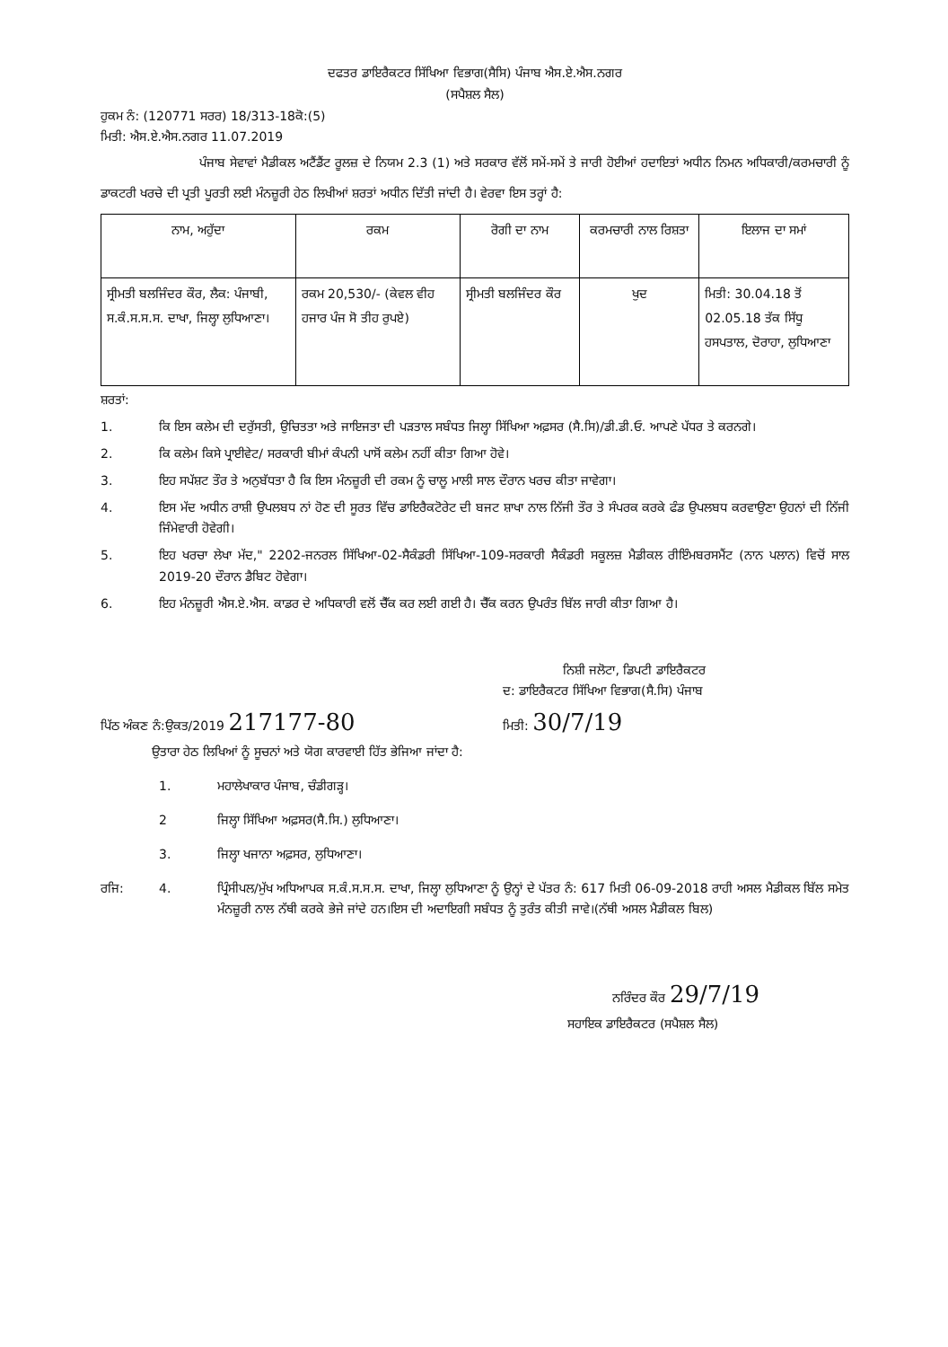ਦਫਤਰ ਡਾਇਰੈਕਟਰ ਸਿੱਖਿਆ ਵਿਭਾਗ(ਸੈਸਿ) ਪੰਜਾਬ ਐਸ.ਏ.ਐਸ.ਨਗਰ
(ਸਪੈਸ਼ਲ ਸੈਲ)
ਹੁਕਮ ਨੰ: (120771 ਸਰਰ) 18/313-18ਕੋ:(5)
ਮਿਤੀ: ਐਸ.ਏ.ਐਸ.ਨਗਰ 11.07.2019
ਪੰਜਾਬ ਸੇਵਾਵਾਂ ਮੈਡੀਕਲ ਅਟੈਂਡੈਂਟ ਰੂਲਜ਼ ਦੇ ਨਿਯਮ 2.3 (1) ਅਤੇ ਸਰਕਾਰ ਵੱਲੋਂ ਸਮੇਂ-ਸਮੇਂ ਤੇ ਜਾਰੀ ਹੋਈਆਂ ਹਦਾਇਤਾਂ ਅਧੀਨ ਨਿਮਨ ਅਧਿਕਾਰੀ/ਕਰਮਚਾਰੀ ਨੂੰ ਡਾਕਟਰੀ ਖਰਚੇ ਦੀ ਪ੍ਰਤੀ ਪੂਰਤੀ ਲਈ ਮੰਨਜ਼ੂਰੀ ਹੇਠ ਲਿਖੀਆਂ ਸ਼ਰਤਾਂ ਅਧੀਨ ਦਿੱਤੀ ਜਾਂਦੀ ਹੈ। ਵੇਰਵਾ ਇਸ ਤਰ੍ਹਾਂ ਹੈ:
| ਨਾਮ, ਅਹੁੱਦਾ | ਰਕਮ | ਰੋਗੀ ਦਾ ਨਾਮ | ਕਰਮਚਾਰੀ ਨਾਲ ਰਿਸ਼ਤਾ | ਇਲਾਜ ਦਾ ਸਮਾਂ |
| --- | --- | --- | --- | --- |
| ਸ੍ਰੀਮਤੀ ਬਲਜਿੰਦਰ ਕੌਰ, ਲੈਕ: ਪੰਜਾਬੀ, ਸ.ਕੰ.ਸ.ਸ.ਸ. ਦਾਖਾ, ਜਿਲ੍ਹਾ ਲੁਧਿਆਣਾ। | ਰਕਮ 20,530/- (ਕੇਵਲ ਵੀਹ ਹਜਾਰ ਪੰਜ ਸੋ ਤੀਹ ਰੁਪਏ) | ਸ੍ਰੀਮਤੀ ਬਲਜਿੰਦਰ ਕੌਰ | ਖੁਦ | ਮਿਤੀ: 30.04.18 ਤੋਂ 02.05.18 ਤੱਕ ਸਿੱਧੂ ਹਸਪਤਾਲ, ਦੋਰਾਹਾ, ਲੁਧਿਆਣਾ |
ਸ਼ਰਤਾਂ:
1. ਕਿ ਇਸ ਕਲੇਮ ਦੀ ਦਰੁੱਸਤੀ, ਉਚਿਤਤਾ ਅਤੇ ਜਾਇਜਤਾ ਦੀ ਪੜਤਾਲ ਸਬੰਧਤ ਜਿਲ੍ਹਾ ਸਿੱਖਿਆ ਅਫ਼ਸਰ (ਸੈ.ਸਿ)/ਡੀ.ਡੀ.ਓ. ਆਪਣੇ ਪੱਧਰ ਤੇ ਕਰਨਗੇ।
2. ਕਿ ਕਲੇਮ ਕਿਸੇ ਪ੍ਰਾਈਵੇਟ/ ਸਰਕਾਰੀ ਬੀਮਾਂ ਕੰਪਨੀ ਪਾਸੋਂ ਕਲੇਮ ਨਹੀਂ ਕੀਤਾ ਗਿਆ ਹੋਵੇ।
3. ਇਹ ਸਪੱਸ਼ਟ ਤੌਰ ਤੇ ਅਨੁਬੱਧਤਾ ਹੈ ਕਿ ਇਸ ਮੰਨਜ਼ੂਰੀ ਦੀ ਰਕਮ ਨੂੰ ਚਾਲੂ ਮਾਲੀ ਸਾਲ ਦੌਰਾਨ ਖਰਚ ਕੀਤਾ ਜਾਵੇਗਾ।
4. ਇਸ ਮੱਦ ਅਧੀਨ ਰਾਸ਼ੀ ਉਪਲਬਧ ਨਾਂ ਹੋਣ ਦੀ ਸੂਰਤ ਵਿੱਚ ਡਾਇਰੈਕਟੋਰੇਟ ਦੀ ਬਜਟ ਸ਼ਾਖਾ ਨਾਲ ਨਿੱਜੀ ਤੌਰ ਤੇ ਸੰਪਰਕ ਕਰਕੇ ਫੰਡ ਉਪਲਬਧ ਕਰਵਾਉਣਾ ਉਹਨਾਂ ਦੀ ਨਿੱਜੀ ਜਿੰਮੇਵਾਰੀ ਹੋਵੇਗੀ।
5. ਇਹ ਖਰਚਾ ਲੇਖਾ ਮੱਦ," 2202-ਜਨਰਲ ਸਿੱਖਿਆ-02-ਸੈਕੰਡਰੀ ਸਿੱਖਿਆ-109-ਸਰਕਾਰੀ ਸੈਕੰਡਰੀ ਸਕੂਲਜ਼ ਮੈਡੀਕਲ ਰੀਇੰਮਬਰਸਮੈਂਟ (ਨਾਨ ਪਲਾਨ) ਵਿਚੋਂ ਸਾਲ 2019-20 ਦੌਰਾਨ ਡੈਬਿਟ ਹੋਵੇਗਾ।
6. ਇਹ ਮੰਨਜ਼ੂਰੀ ਐਸ.ਏ.ਐਸ. ਕਾਡਰ ਦੇ ਅਧਿਕਾਰੀ ਵਲੋਂ ਚੈੱਕ ਕਰ ਲਈ ਗਈ ਹੈ। ਚੈੱਕ ਕਰਨ ਉਪਰੰਤ ਬਿੱਲ ਜਾਰੀ ਕੀਤਾ ਗਿਆ ਹੈ।
ਨਿਸ਼ੀ ਜਲੋਟਾ, ਡਿਪਟੀ ਡਾਇਰੈਕਟਰ
ਦ: ਡਾਇਰੈਕਟਰ ਸਿੱਖਿਆ ਵਿਭਾਗ(ਸੈ.ਸਿ) ਪੰਜਾਬ
ਪਿੱਠ ਅੰਕਣ ਨੰ:ਉਕਤ/2019 217177-80 ਮਿਤੀ: 30/7/19
ਉਤਾਰਾ ਹੇਠ ਲਿਖਿਆਂ ਨੂੰ ਸੂਚਨਾਂ ਅਤੇ ਯੋਗ ਕਾਰਵਾਈ ਹਿੱਤ ਭੇਜਿਆ ਜਾਂਦਾ ਹੈ:
1. ਮਹਾਲੇਖਾਕਾਰ ਪੰਜਾਬ, ਚੰਡੀਗੜ੍ਹ।
2 ਜਿਲ੍ਹਾ ਸਿੱਖਿਆ ਅਫ਼ਸਰ(ਸੈ.ਸਿ.) ਲੁਧਿਆਣਾ।
3. ਜਿਲ੍ਹਾ ਖਜਾਨਾ ਅਫ਼ਸਰ, ਲੁਧਿਆਣਾ।
ਰਜਿ: 4. ਪ੍ਰਿੰਸੀਪਲ/ਮੁੱਖ ਅਧਿਆਪਕ ਸ.ਕੰ.ਸ.ਸ.ਸ. ਦਾਖਾ, ਜਿਲ੍ਹਾ ਲੁਧਿਆਣਾ ਨੂੰ ਉਨ੍ਹਾਂ ਦੇ ਪੱਤਰ ਨੰ: 617 ਮਿਤੀ 06-09-2018 ਰਾਹੀ ਅਸਲ ਮੈਡੀਕਲ ਬਿੱਲ ਸਮੇਤ ਮੰਨਜ਼ੂਰੀ ਨਾਲ ਨੱਥੀ ਕਰਕੇ ਭੇਜੇ ਜਾਂਦੇ ਹਨ।ਇਸ ਦੀ ਅਦਾਇਗੀ ਸਬੰਧਤ ਨੂੰ ਤੁਰੰਤ ਕੀਤੀ ਜਾਵੇ।(ਨੱਥੀ ਅਸਲ ਮੈਡੀਕਲ ਬਿਲ)
ਨਰਿੰਦਰ ਕੌਰ 29/7/19
ਸਹਾਇਕ ਡਾਇਰੈਕਟਰ (ਸਪੈਸ਼ਲ ਸੈਲ)